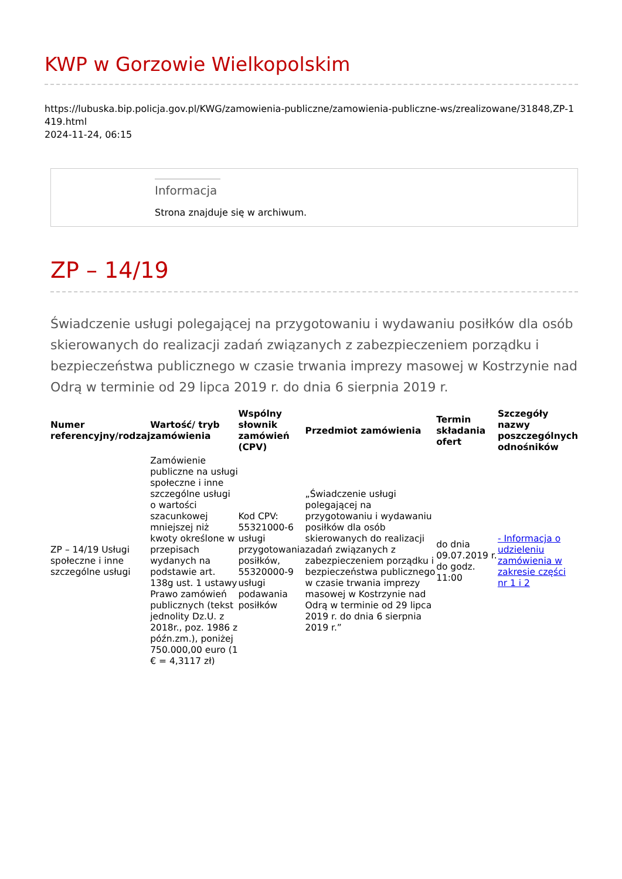KWP w Gorzowie Wielkopolskim
https://lubuska.bip.policja.gov.pl/KWG/zamowienia-publiczne/zamowienia-publiczne-ws/zrealizowane/31848,ZP-1419.html
2024-11-24, 06:15
Informacja
Strona znajduje się w archiwum.
ZP – 14/19
Świadczenie usługi polegającej na przygotowaniu i wydawaniu posiłków dla osób skierowanych do realizacji zadań związanych z zabezpieczeniem porządku i bezpieczeństwa publicznego w czasie trwania imprezy masowej w Kostrzynie nad Odrą w terminie od 29 lipca 2019 r. do dnia 6 sierpnia 2019 r.
| Numer referencyjny/rodzaj | Wartość/ tryb zamówienia | Wspólny słownik zamówień (CPV) | Przedmiot zamówienia | Termin składania ofert | Szczegóły nazwy poszczególnych odnośników |
| --- | --- | --- | --- | --- | --- |
| ZP – 14/19 Usługi społeczne i inne szczególne usługi | Zamówienie publiczne na usługi społeczne i inne szczególne usługi o wartości szacunkowej mniejszej niż kwoty określone w przepisach wydanych na podstawie art. 138g ust. 1 ustawy Prawo zamówień publicznych (tekst jednolity Dz.U. z 2018r., poz. 1986 z późn.zm.), poniżej 750.000,00 euro (1 € = 4,3117 zł) | Kod CPV: 55321000-6 usługi przygotowania posiłków, 55320000-9 usługi podawania posiłków | „Świadczenie usługi polegającej na przygotowaniu i wydawaniu posiłków dla osób skierowanych do realizacji zadań związanych z zabezpieczeniem porządku i bezpieczeństwa publicznego w czasie trwania imprezy masowej w Kostrzynie nad Odrą w terminie od 29 lipca 2019 r. do dnia 6 sierpnia 2019 r.” | do dnia 09.07.2019 r. do godz. 11:00 | - Informacja o udzieleniu zamówienia w zakresie części nr 1 i 2 |